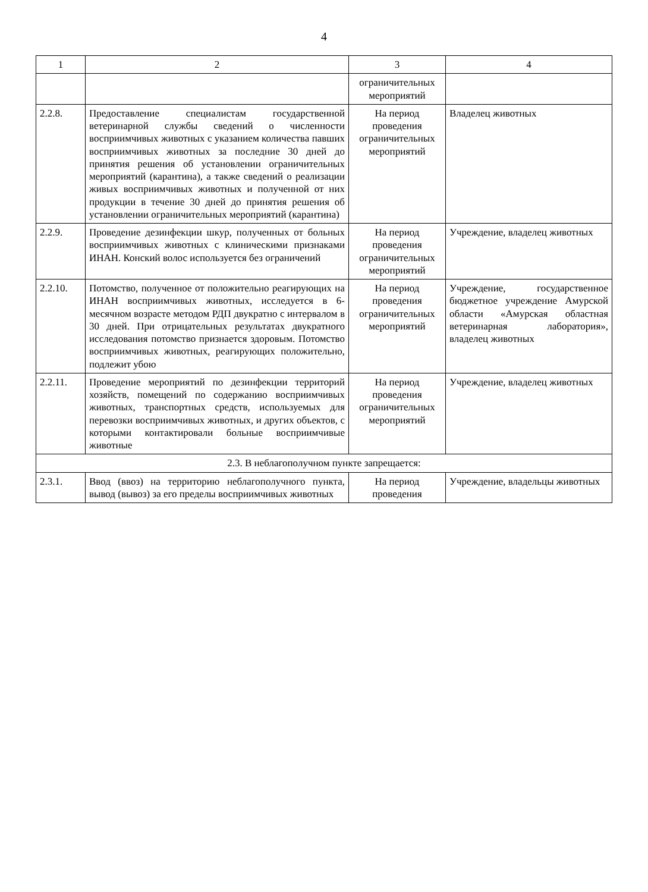4
| 1 | 2 | 3 | 4 |
| --- | --- | --- | --- |
| | | ограничительных мероприятий | |
| 2.2.8. | Предоставление специалистам государственной ветеринарной службы сведений о численности восприимчивых животных с указанием количества павших восприимчивых животных за последние 30 дней до принятия решения об установлении ограничительных мероприятий (карантина), а также сведений о реализации живых восприимчивых животных и полученной от них продукции в течение 30 дней до принятия решения об установлении ограничительных мероприятий (карантина) | На период проведения ограничительных мероприятий | Владелец животных |
| 2.2.9. | Проведение дезинфекции шкур, полученных от больных восприимчивых животных с клиническими признаками ИНАН. Конский волос используется без ограничений | На период проведения ограничительных мероприятий | Учреждение, владелец животных |
| 2.2.10. | Потомство, полученное от положительно реагирующих на ИНАН восприимчивых животных, исследуется в 6-месячном возрасте методом РДП двукратно с интервалом в 30 дней. При отрицательных результатах двукратного исследования потомство признается здоровым. Потомство восприимчивых животных, реагирующих положительно, подлежит убою | На период проведения ограничительных мероприятий | Учреждение, государственное бюджетное учреждение Амурской области «Амурская областная ветеринарная лаборатория», владелец животных |
| 2.2.11. | Проведение мероприятий по дезинфекции территорий хозяйств, помещений по содержанию восприимчивых животных, транспортных средств, используемых для перевозки восприимчивых животных, и других объектов, с которыми контактировали больные восприимчивые животные | На период проведения ограничительных мероприятий | Учреждение, владелец животных |
| 2.3. В неблагополучном пункте запрещается: | | | |
| 2.3.1. | Ввод (ввоз) на территорию неблагополучного пункта, вывод (вывоз) за его пределы восприимчивых животных | На период проведения | Учреждение, владельцы животных |